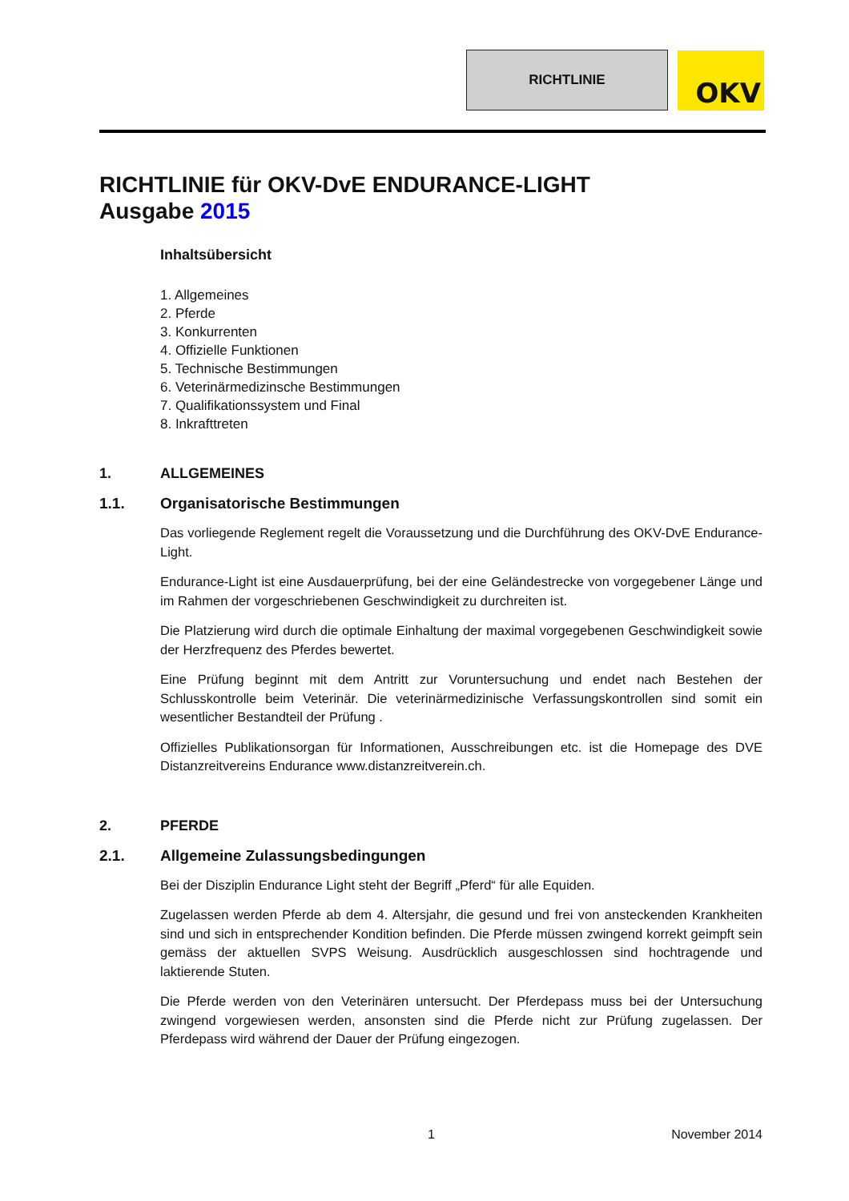RICHTLINIE
OKV
RICHTLINIE für OKV-DvE ENDURANCE-LIGHT
Ausgabe 2015
Inhaltsübersicht
1. Allgemeines
2. Pferde
3. Konkurrenten
4. Offizielle Funktionen
5. Technische Bestimmungen
6. Veterinärmedizinsche Bestimmungen
7. Qualifikationssystem und Final
8. Inkrafttreten
1. ALLGEMEINES
1.1. Organisatorische Bestimmungen
Das vorliegende Reglement regelt die Voraussetzung und die Durchführung des OKV-DvE Endurance-Light.
Endurance-Light ist eine Ausdauerprüfung, bei der eine Geländestrecke von vorgegebener Länge und im Rahmen der vorgeschriebenen Geschwindigkeit zu durchreiten ist.
Die Platzierung wird durch die optimale Einhaltung der maximal vorgegebenen Geschwindigkeit sowie der Herzfrequenz des Pferdes bewertet.
Eine Prüfung beginnt mit dem Antritt zur Voruntersuchung und endet nach Bestehen der Schlusskontrolle beim Veterinär. Die veterinärmedizinische Verfassungskontrollen sind somit ein wesentlicher Bestandteil der Prüfung .
Offizielles Publikationsorgan für Informationen, Ausschreibungen etc. ist die Homepage des DVE Distanzreitvereins Endurance www.distanzreitverein.ch.
2. PFERDE
2.1. Allgemeine Zulassungsbedingungen
Bei der Disziplin Endurance Light steht der Begriff „Pferd“ für alle Equiden.
Zugelassen werden Pferde ab dem 4. Altersjahr, die gesund und frei von ansteckenden Krankheiten sind und sich in entsprechender Kondition befinden. Die Pferde müssen zwingend korrekt geimpft sein gemäss der aktuellen SVPS Weisung. Ausdrücklich ausgeschlossen sind hochtragende und laktierende Stuten.
Die Pferde werden von den Veterinären untersucht. Der Pferdepass muss bei der Untersuchung zwingend vorgewiesen werden, ansonsten sind die Pferde nicht zur Prüfung zugelassen. Der Pferdepass wird während der Dauer der Prüfung eingezogen.
1 November 2014